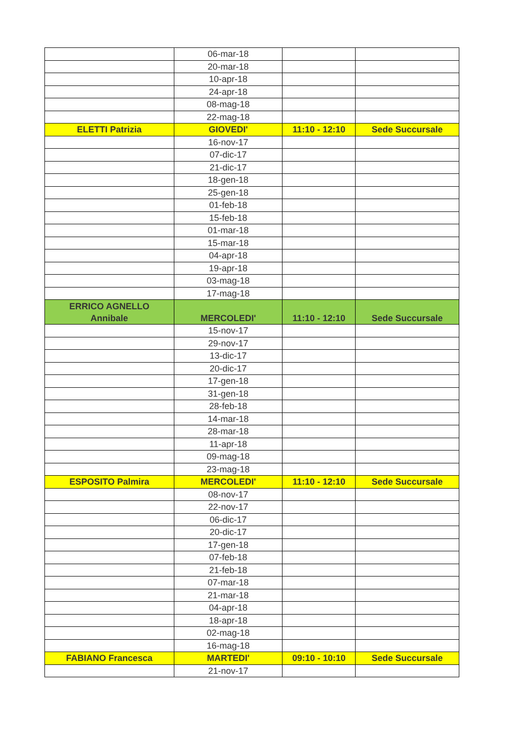| | 06-mar-18 | | |
| | 20-mar-18 | | |
| | 10-apr-18 | | |
| | 24-apr-18 | | |
| | 08-mag-18 | | |
| | 22-mag-18 | | |
| ELETTI Patrizia | GIOVEDI' | 11:10 - 12:10 | Sede Succursale |
| | 16-nov-17 | | |
| | 07-dic-17 | | |
| | 21-dic-17 | | |
| | 18-gen-18 | | |
| | 25-gen-18 | | |
| | 01-feb-18 | | |
| | 15-feb-18 | | |
| | 01-mar-18 | | |
| | 15-mar-18 | | |
| | 04-apr-18 | | |
| | 19-apr-18 | | |
| | 03-mag-18 | | |
| | 17-mag-18 | | |
| ERRICO AGNELLO Annibale | MERCOLEDI' | 11:10 - 12:10 | Sede Succursale |
| | 15-nov-17 | | |
| | 29-nov-17 | | |
| | 13-dic-17 | | |
| | 20-dic-17 | | |
| | 17-gen-18 | | |
| | 31-gen-18 | | |
| | 28-feb-18 | | |
| | 14-mar-18 | | |
| | 28-mar-18 | | |
| | 11-apr-18 | | |
| | 09-mag-18 | | |
| | 23-mag-18 | | |
| ESPOSITO Palmira | MERCOLEDI' | 11:10 - 12:10 | Sede Succursale |
| | 08-nov-17 | | |
| | 22-nov-17 | | |
| | 06-dic-17 | | |
| | 20-dic-17 | | |
| | 17-gen-18 | | |
| | 07-feb-18 | | |
| | 21-feb-18 | | |
| | 07-mar-18 | | |
| | 21-mar-18 | | |
| | 04-apr-18 | | |
| | 18-apr-18 | | |
| | 02-mag-18 | | |
| | 16-mag-18 | | |
| FABIANO Francesca | MARTEDI' | 09:10 - 10:10 | Sede Succursale |
| | 21-nov-17 | | |